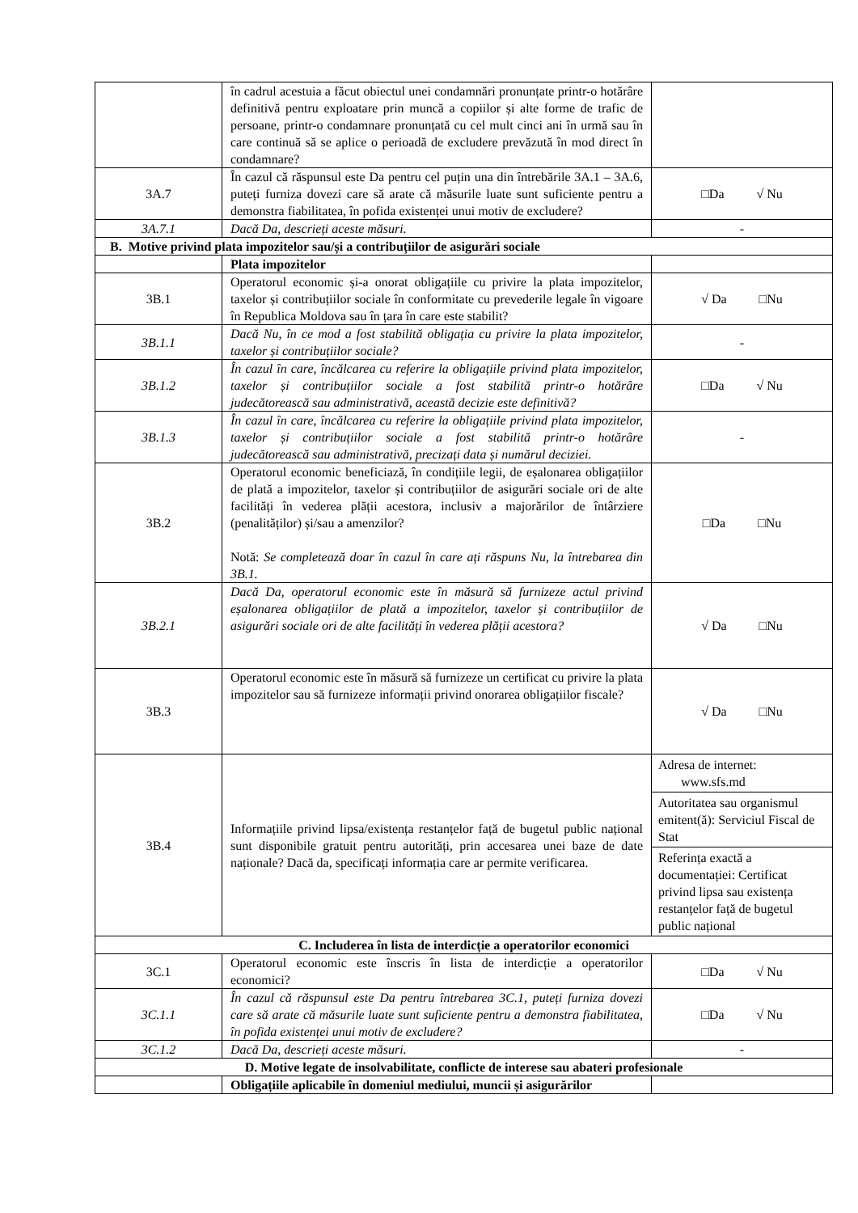| | în cadrul acestuia a făcut obiectul unei condamnări pronunțate printr-o hotărâre definitivă pentru exploatare prin muncă a copiilor și alte forme de trafic de persoane, printr-o condamnare pronunțată cu cel mult cinci ani în urmă sau în care continuă să se aplice o perioadă de excludere prevăzută în mod direct în condamnare? | |
| 3A.7 | În cazul că răspunsul este Da pentru cel puțin una din întrebările 3A.1 – 3A.6, puteți furniza dovezi care să arate că măsurile luate sunt suficiente pentru a demonstra fiabilitatea, în pofida existenței unui motiv de excludere? | □Da √ Nu |
| 3A.7.1 | Dacă Da, descrieți aceste măsuri. | - |
| B. Motive privind plata impozitelor sau/și a contribuțiilor de asigurări sociale | | |
| | Plata impozitelor | |
| 3B.1 | Operatorul economic și-a onorat obligațiile cu privire la plata impozitelor, taxelor și contribuțiilor sociale în conformitate cu prevederile legale în vigoare în Republica Moldova sau în țara în care este stabilit? | √ Da □Nu |
| 3B.1.1 | Dacă Nu, în ce mod a fost stabilită obligația cu privire la plata impozitelor, taxelor și contribuțiilor sociale? | - |
| 3B.1.2 | În cazul în care, încălcarea cu referire la obligațiile privind plata impozitelor, taxelor și contribuțiilor sociale a fost stabilită printr-o hotărâre judecătorească sau administrativă, această decizie este definitivă? | □Da √ Nu |
| 3B.1.3 | În cazul în care, încălcarea cu referire la obligațiile privind plata impozitelor, taxelor și contribuțiilor sociale a fost stabilită printr-o hotărâre judecătorească sau administrativă, precizați data și numărul deciziei. | - |
| 3B.2 | Operatorul economic beneficiază, în condițiile legii, de eșalonarea obligațiilor de plată a impozitelor, taxelor și contribuțiilor de asigurări sociale ori de alte facilități în vederea plății acestora, inclusiv a majorărilor de întârziere (penalităților) și/sau a amenzilor? Notă: Se completează doar în cazul în care ați răspuns Nu, la întrebarea din 3B.1. | □Da □Nu |
| 3B.2.1 | Dacă Da, operatorul economic este în măsură să furnizeze actul privind eșalonarea obligațiilor de plată a impozitelor, taxelor și contribuțiilor de asigurări sociale ori de alte facilități în vederea plății acestora? | √ Da □Nu |
| 3B.3 | Operatorul economic este în măsură să furnizeze un certificat cu privire la plata impozitelor sau să furnizeze informații privind onorarea obligațiilor fiscale? | √ Da □Nu |
| 3B.4 | Informațiile privind lipsa/existența restanțelor față de bugetul public național sunt disponibile gratuit pentru autorități, prin accesarea unei baze de date naționale? Dacă da, specificați informația care ar permite verificarea. | Adresa de internet: www.sfs.md Autoritatea sau organismul emitent(ă): Serviciul Fiscal de Stat Referința exactă a documentației: Certificat privind lipsa sau existența restanțelor față de bugetul public național |
| C. Includerea în lista de interdicție a operatorilor economici | | |
| 3C.1 | Operatorul economic este înscris în lista de interdicție a operatorilor economici? | □Da √ Nu |
| 3C.1.1 | În cazul că răspunsul este Da pentru întrebarea 3C.1, puteți furniza dovezi care să arate că măsurile luate sunt suficiente pentru a demonstra fiabilitatea, în pofida existenței unui motiv de excludere? | □Da √ Nu |
| 3C.1.2 | Dacă Da, descrieți aceste măsuri. | - |
| D. Motive legate de insolvabilitate, conflicte de interese sau abateri profesionale | | |
| | Obligațiile aplicabile în domeniul mediului, muncii și asigurărilor | |